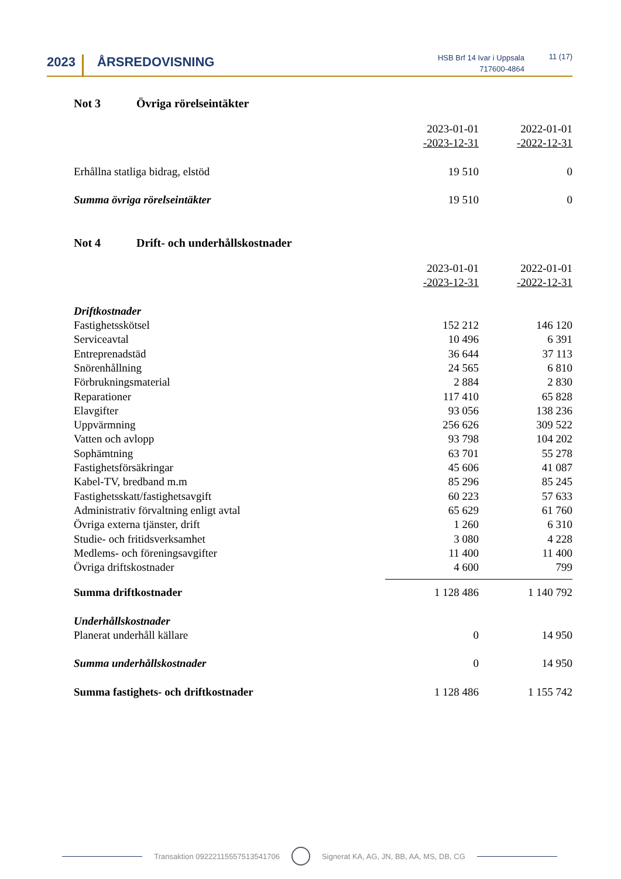2023 ÅRSREDOVISNING
HSB Brf 14 Ivar i Uppsala
717600-4864
11 (17)
Not 3 Övriga rörelseintäkter
| | 2023-01-01 -2023-12-31 | 2022-01-01 -2022-12-31 |
| Erhållna statliga bidrag, elstöd | 19 510 | 0 |
| Summa övriga rörelseintäkter | 19 510 | 0 |
Not 4 Drift- och underhållskostnader
| | 2023-01-01 -2023-12-31 | 2022-01-01 -2022-12-31 |
| Driftkostnader | | |
| Fastighetsskötsel | 152 212 | 146 120 |
| Serviceavtal | 10 496 | 6 391 |
| Entreprenadstäd | 36 644 | 37 113 |
| Snörenhållning | 24 565 | 6 810 |
| Förbrukningsmaterial | 2 884 | 2 830 |
| Reparationer | 117 410 | 65 828 |
| Elavgifter | 93 056 | 138 236 |
| Uppvärmning | 256 626 | 309 522 |
| Vatten och avlopp | 93 798 | 104 202 |
| Sophämtning | 63 701 | 55 278 |
| Fastighetsförsäkringar | 45 606 | 41 087 |
| Kabel-TV, bredband m.m | 85 296 | 85 245 |
| Fastighetsskatt/fastighetsavgift | 60 223 | 57 633 |
| Administrativ förvaltning enligt avtal | 65 629 | 61 760 |
| Övriga externa tjänster, drift | 1 260 | 6 310 |
| Studie- och fritidsverksamhet | 3 080 | 4 228 |
| Medlems- och föreningsavgifter | 11 400 | 11 400 |
| Övriga driftskostnader | 4 600 | 799 |
| Summa driftkostnader | 1 128 486 | 1 140 792 |
| Underhållskostnader | | |
| Planerat underhåll källare | 0 | 14 950 |
| Summa underhållskostnader | 0 | 14 950 |
| Summa fastighets- och driftkostnader | 1 128 486 | 1 155 742 |
Transaktion 09222115557513541706 Signerat KA, AG, JN, BB, AA, MS, DB, CG